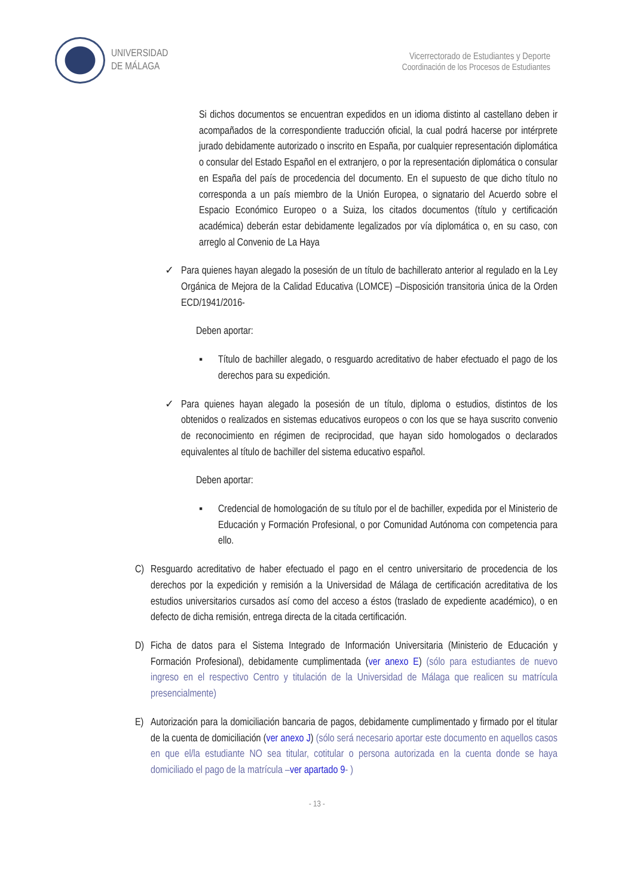UNIVERSIDAD
DE MÁLAGA
Vicerrectorado de Estudiantes y Deporte
Coordinación de los Procesos de Estudiantes
Si dichos documentos se encuentran expedidos en un idioma distinto al castellano deben ir acompañados de la correspondiente traducción oficial, la cual podrá hacerse por intérprete jurado debidamente autorizado o inscrito en España, por cualquier representación diplomática o consular del Estado Español en el extranjero, o por la representación diplomática o consular en España del país de procedencia del documento. En el supuesto de que dicho título no corresponda a un país miembro de la Unión Europea, o signatario del Acuerdo sobre el Espacio Económico Europeo o a Suiza, los citados documentos (título y certificación académica) deberán estar debidamente legalizados por vía diplomática o, en su caso, con arreglo al Convenio de La Haya
✓ Para quienes hayan alegado la posesión de un título de bachillerato anterior al regulado en la Ley Orgánica de Mejora de la Calidad Educativa (LOMCE) –Disposición transitoria única de la Orden ECD/1941/2016-
Deben aportar:
▪ Título de bachiller alegado, o resguardo acreditativo de haber efectuado el pago de los derechos para su expedición.
✓ Para quienes hayan alegado la posesión de un título, diploma o estudios, distintos de los obtenidos o realizados en sistemas educativos europeos o con los que se haya suscrito convenio de reconocimiento en régimen de reciprocidad, que hayan sido homologados o declarados equivalentes al título de bachiller del sistema educativo español.
Deben aportar:
▪ Credencial de homologación de su título por el de bachiller, expedida por el Ministerio de Educación y Formación Profesional, o por Comunidad Autónoma con competencia para ello.
C) Resguardo acreditativo de haber efectuado el pago en el centro universitario de procedencia de los derechos por la expedición y remisión a la Universidad de Málaga de certificación acreditativa de los estudios universitarios cursados así como del acceso a éstos (traslado de expediente académico), o en defecto de dicha remisión, entrega directa de la citada certificación.
D) Ficha de datos para el Sistema Integrado de Información Universitaria (Ministerio de Educación y Formación Profesional), debidamente cumplimentada (ver anexo E) (sólo para estudiantes de nuevo ingreso en el respectivo Centro y titulación de la Universidad de Málaga que realicen su matrícula presencialmente)
E) Autorización para la domiciliación bancaria de pagos, debidamente cumplimentado y firmado por el titular de la cuenta de domiciliación (ver anexo J) (sólo será necesario aportar este documento en aquellos casos en que el/la estudiante NO sea titular, cotitular o persona autorizada en la cuenta donde se haya domiciliado el pago de la matrícula –ver apartado 9- )
- 13 -